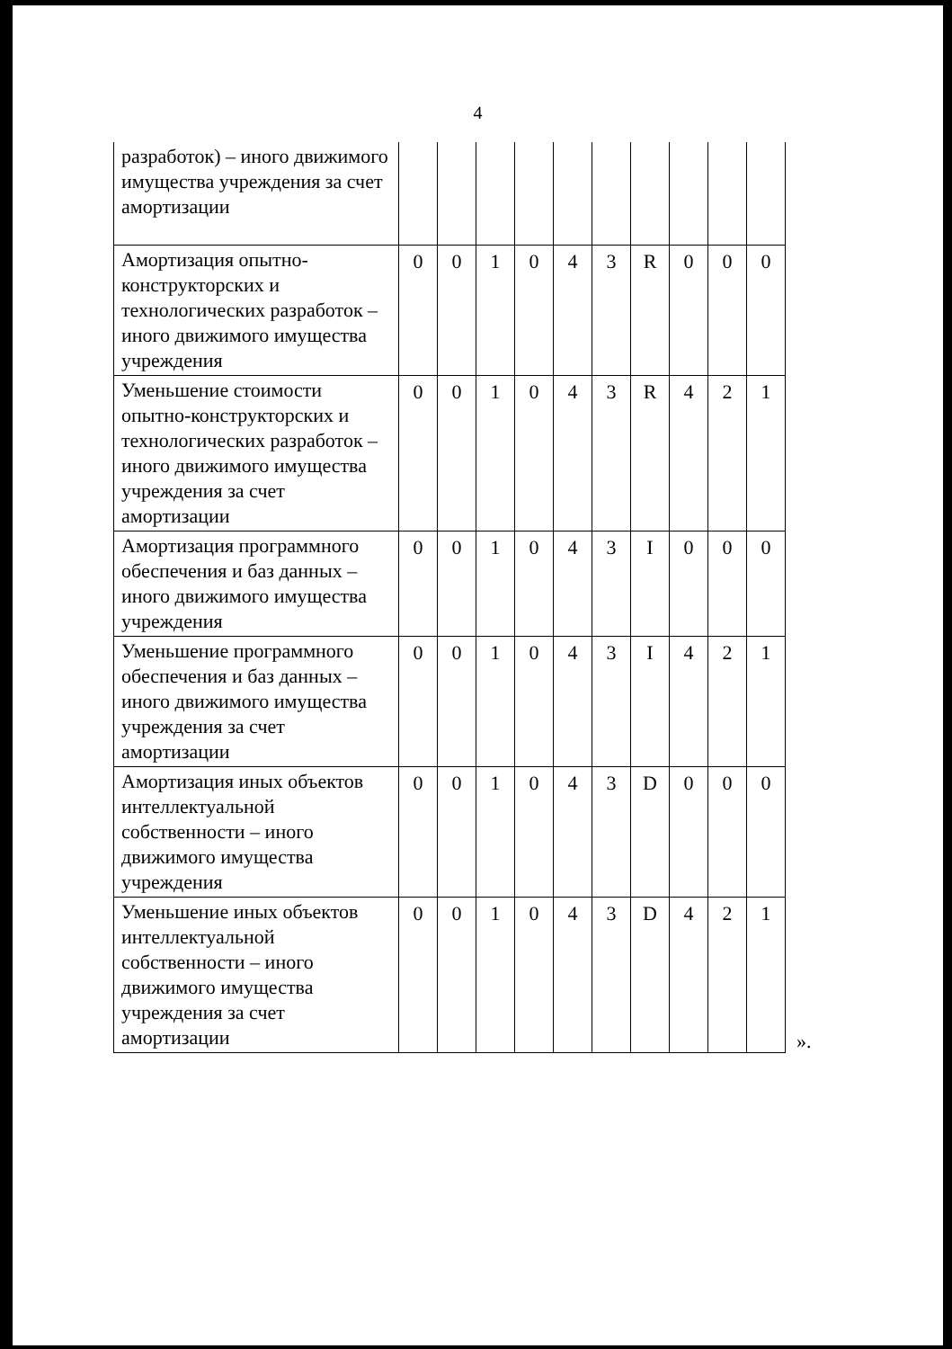4
| разработок) – иного движимого имущества учреждения за счет амортизации | | | | | | | | | | |
| Амортизация опытно-конструкторских и технологических разработок – иного движимого имущества учреждения | 0 | 0 | 1 | 0 | 4 | 3 | R | 0 | 0 | 0 |
| Уменьшение стоимости опытно-конструкторских и технологических разработок – иного движимого имущества учреждения за счет амортизации | 0 | 0 | 1 | 0 | 4 | 3 | R | 4 | 2 | 1 |
| Амортизация программного обеспечения и баз данных – иного движимого имущества учреждения | 0 | 0 | 1 | 0 | 4 | 3 | I | 0 | 0 | 0 |
| Уменьшение программного обеспечения и баз данных – иного движимого имущества учреждения за счет амортизации | 0 | 0 | 1 | 0 | 4 | 3 | I | 4 | 2 | 1 |
| Амортизация иных объектов интеллектуальной собственности – иного движимого имущества учреждения | 0 | 0 | 1 | 0 | 4 | 3 | D | 0 | 0 | 0 |
| Уменьшение иных объектов интеллектуальной собственности – иного движимого имущества учреждения за счет амортизации | 0 | 0 | 1 | 0 | 4 | 3 | D | 4 | 2 | 1 |
».